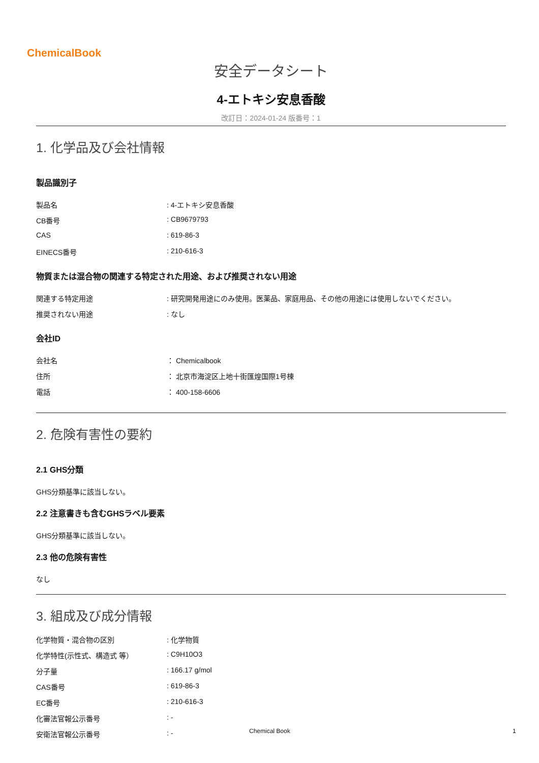ChemicalBook
安全データシート
4-エトキシ安息香酸
改訂日：2024-01-24 版番号：1
1. 化学品及び会社情報
製品識別子
| 製品名 | : 4-エトキシ安息香酸 |
| CB番号 | : CB9679793 |
| CAS | : 619-86-3 |
| EINECS番号 | : 210-616-3 |
物質または混合物の関連する特定された用途、および推奨されない用途
| 関連する特定用途 | : 研究開発用途にのみ使用。医薬品、家庭用品、その他の用途には使用しないでください。 |
| 推奨されない用途 | : なし |
会社ID
| 会社名 | ： Chemicalbook |
| 住所 | ： 北京市海淀区上地十街匯煌国際1号棟 |
| 電話 | ： 400-158-6606 |
2. 危険有害性の要約
2.1 GHS分類
GHS分類基準に該当しない。
2.2 注意書きも含むGHSラベル要素
GHS分類基準に該当しない。
2.3 他の危険有害性
なし
3. 組成及び成分情報
| 化学物質・混合物の区別 | : 化学物質 |
| 化学特性(示性式、構造式 等） | : C9H10O3 |
| 分子量 | : 166.17 g/mol |
| CAS番号 | : 619-86-3 |
| EC番号 | : 210-616-3 |
| 化審法官報公示番号 | : - |
| 安衛法官報公示番号 | : - |
Chemical Book 1